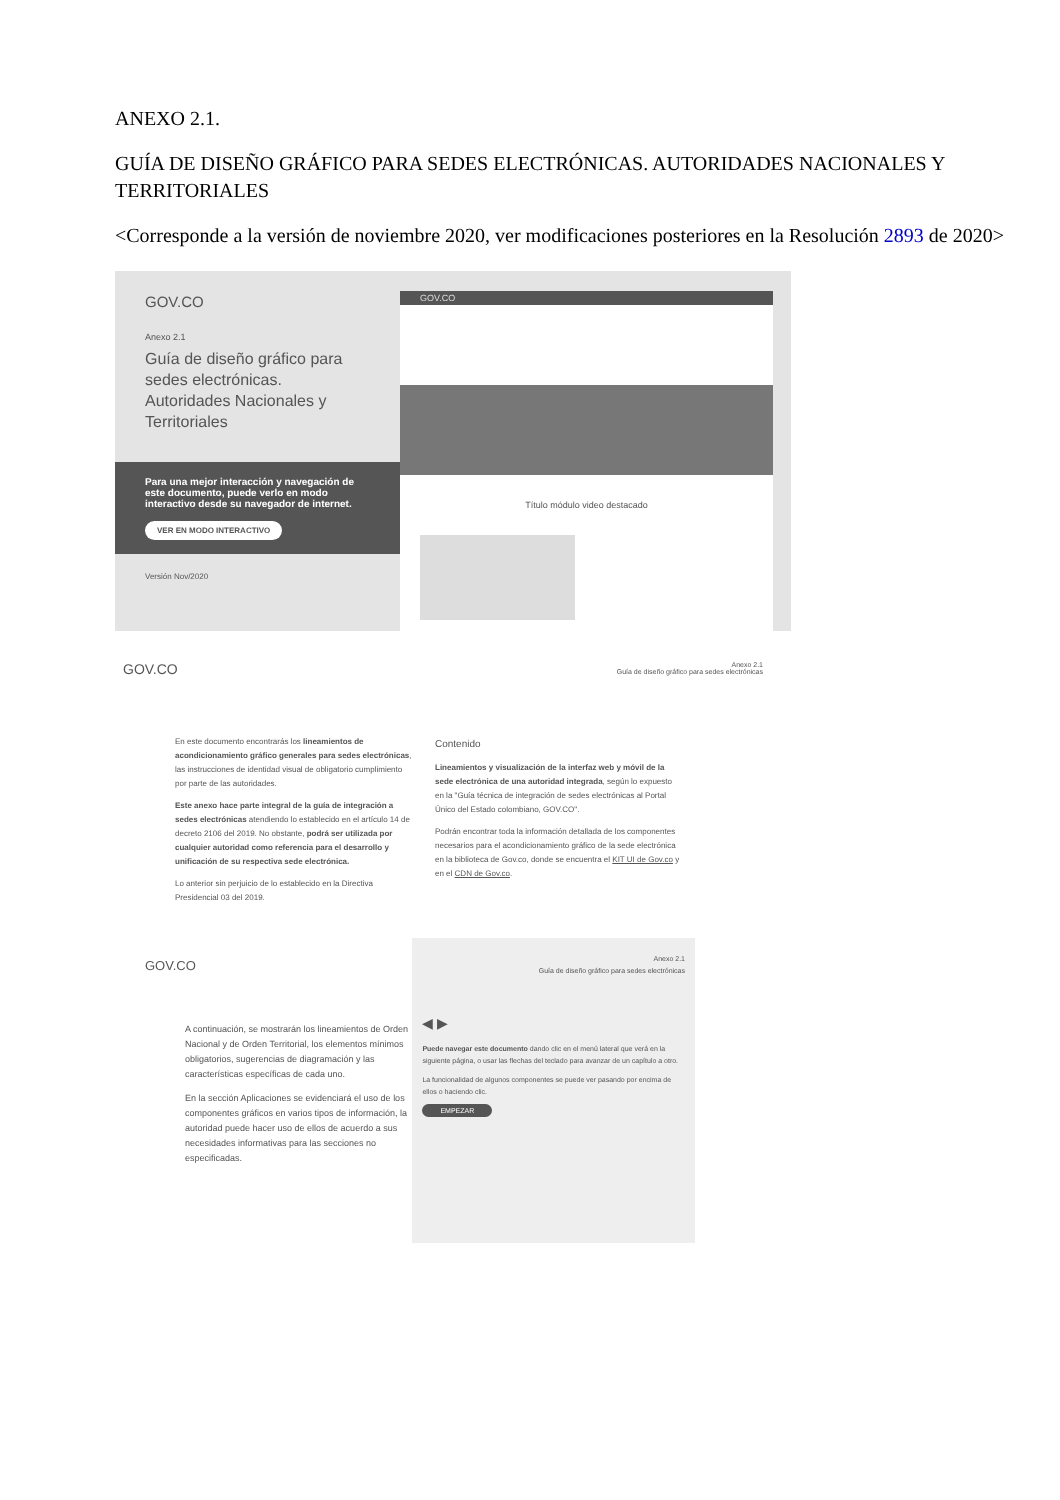ANEXO 2.1.
GUÍA DE DISEÑO GRÁFICO PARA SEDES ELECTRÓNICAS. AUTORIDADES NACIONALES Y TERRITORIALES
<Corresponde a la versión de noviembre 2020, ver modificaciones posteriores en la Resolución 2893 de 2020>
GOV.CO
Anexo 2.1
Guía de diseño gráfico para sedes electrónicas. Autoridades Nacionales y Territoriales
Para una mejor interacción y navegación de este documento, puede verlo en modo interactivo desde su navegador de internet.
VER EN MODO INTERACTIVO
Versión Nov/2020
GOV.CO
Título módulo video destacado
GOV.CO Anexo 2.1
Guía de diseño gráfico para sedes electrónicas
En este documento encontrarás los lineamientos de acondicionamiento gráfico generales para sedes electrónicas, las instrucciones de identidad visual de obligatorio cumplimiento por parte de las autoridades.
Este anexo hace parte integral de la guía de integración a sedes electrónicas atendiendo lo establecido en el artículo 14 de decreto 2106 del 2019. No obstante, podrá ser utilizada por cualquier autoridad como referencia para el desarrollo y unificación de su respectiva sede electrónica.
Lo anterior sin perjuicio de lo establecido en la Directiva Presidencial 03 del 2019.
Contenido
Lineamientos y visualización de la interfaz web y móvil de la sede electrónica de una autoridad integrada, según lo expuesto en la "Guía técnica de integración de sedes electrónicas al Portal Único del Estado colombiano, GOV.CO".
Podrán encontrar toda la información detallada de los componentes necesarios para el acondicionamiento gráfico de la sede electrónica en la biblioteca de Gov.co, donde se encuentra el KIT UI de Gov.co y en el CDN de Gov.co.
GOV.CO
A continuación, se mostrarán los lineamientos de Orden Nacional y de Orden Territorial, los elementos mínimos obligatorios, sugerencias de diagramación y las características específicas de cada uno.
En la sección Aplicaciones se evidenciará el uso de los componentes gráficos en varios tipos de información, la autoridad puede hacer uso de ellos de acuerdo a sus necesidades informativas para las secciones no especificadas.
Anexo 2.1
Guía de diseño gráfico para sedes electrónicas
◀ ▶
Puede navegar este documento dando clic en el menú lateral que verá en la siguiente página, o usar las flechas del teclado para avanzar de un capítulo a otro.
La funcionalidad de algunos componentes se puede ver pasando por encima de ellos o haciendo clic.
EMPEZAR